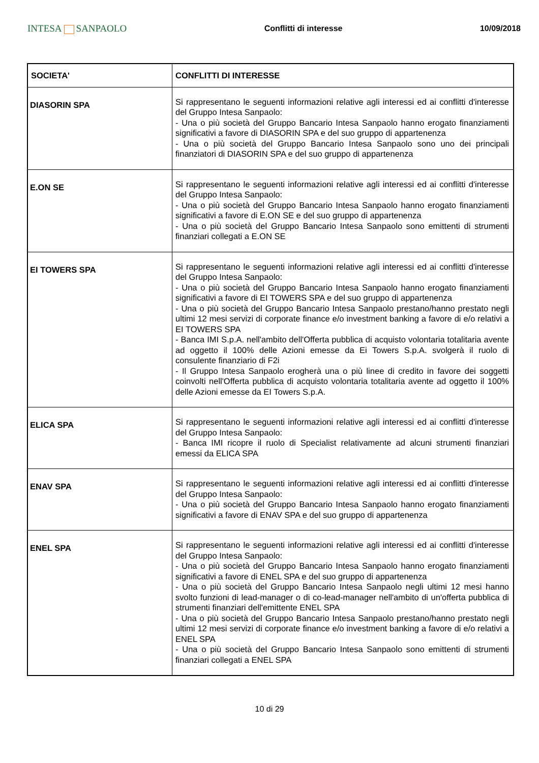INTESA SANPAOLO
Conflitti di interesse 10/09/2018
| SOCIETA' | CONFLITTI DI INTERESSE |
| --- | --- |
| DIASORIN SPA | Si rappresentano le seguenti informazioni relative agli interessi ed ai conflitti d'interesse del Gruppo Intesa Sanpaolo: - Una o più società del Gruppo Bancario Intesa Sanpaolo hanno erogato finanziamenti significativi a favore di DIASORIN SPA e del suo gruppo di appartenenza - Una o più società del Gruppo Bancario Intesa Sanpaolo sono uno dei principali finanziatori di DIASORIN SPA e del suo gruppo di appartenenza |
| E.ON SE | Si rappresentano le seguenti informazioni relative agli interessi ed ai conflitti d'interesse del Gruppo Intesa Sanpaolo: - Una o più società del Gruppo Bancario Intesa Sanpaolo hanno erogato finanziamenti significativi a favore di E.ON SE e del suo gruppo di appartenenza - Una o più società del Gruppo Bancario Intesa Sanpaolo sono emittenti di strumenti finanziari collegati a E.ON SE |
| EI TOWERS SPA | Si rappresentano le seguenti informazioni relative agli interessi ed ai conflitti d'interesse del Gruppo Intesa Sanpaolo: - Una o più società del Gruppo Bancario Intesa Sanpaolo hanno erogato finanziamenti significativi a favore di EI TOWERS SPA e del suo gruppo di appartenenza - Una o più società del Gruppo Bancario Intesa Sanpaolo prestano/hanno prestato negli ultimi 12 mesi servizi di corporate finance e/o investment banking a favore di e/o relativi a EI TOWERS SPA - Banca IMI S.p.A. nell'ambito dell'Offerta pubblica di acquisto volontaria totalitaria avente ad oggetto il 100% delle Azioni emesse da Ei Towers S.p.A. svolgerà il ruolo di consulente finanziario di F2i - Il Gruppo Intesa Sanpaolo erogherà una o più linee di credito in favore dei soggetti coinvolti nell'Offerta pubblica di acquisto volontaria totalitaria avente ad oggetto il 100% delle Azioni emesse da EI Towers S.p.A. |
| ELICA SPA | Si rappresentano le seguenti informazioni relative agli interessi ed ai conflitti d'interesse del Gruppo Intesa Sanpaolo: - Banca IMI ricopre il ruolo di Specialist relativamente ad alcuni strumenti finanziari emessi da ELICA SPA |
| ENAV SPA | Si rappresentano le seguenti informazioni relative agli interessi ed ai conflitti d'interesse del Gruppo Intesa Sanpaolo: - Una o più società del Gruppo Bancario Intesa Sanpaolo hanno erogato finanziamenti significativi a favore di ENAV SPA e del suo gruppo di appartenenza |
| ENEL SPA | Si rappresentano le seguenti informazioni relative agli interessi ed ai conflitti d'interesse del Gruppo Intesa Sanpaolo: - Una o più società del Gruppo Bancario Intesa Sanpaolo hanno erogato finanziamenti significativi a favore di ENEL SPA e del suo gruppo di appartenenza - Una o più società del Gruppo Bancario Intesa Sanpaolo negli ultimi 12 mesi hanno svolto funzioni di lead-manager o di co-lead-manager nell'ambito di un'offerta pubblica di strumenti finanziari dell'emittente ENEL SPA - Una o più società del Gruppo Bancario Intesa Sanpaolo prestano/hanno prestato negli ultimi 12 mesi servizi di corporate finance e/o investment banking a favore di e/o relativi a ENEL SPA - Una o più società del Gruppo Bancario Intesa Sanpaolo sono emittenti di strumenti finanziari collegati a ENEL SPA |
10 di 29